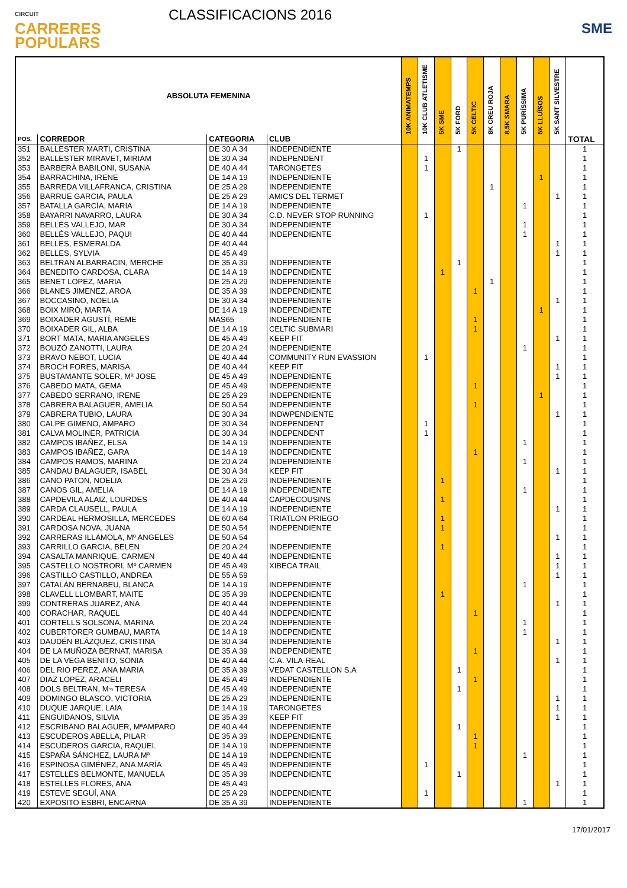CIRCUIT
CARRERES
POPULARS
CLASSIFICACIONS 2016
SME
| ABSOLUTA FEMENINA | | | | 10K ANIMATEMPS | 10K CLUB ATLETISME | 5K SME | 5K FORD | 5K CELTIC | 8K CREU ROJA | 8,5K SMARA | 5K PURÍSSIMA | 5K LLUÏSOS | 5K SANT SILVESTRE | |
| --- | --- | --- | --- | --- | --- | --- | --- | --- | --- | --- | --- | --- | --- | --- |
| POS. | CORREDOR | CATEGORIA | CLUB | | | | | | | | | | | TOTAL |
| 351 | BALLESTER MARTI, CRISTINA | DE 30 A 34 | INDEPENDIENTE | | | | 1 | | | | | | | 1 |
| 352 | BALLESTER MIRAVET, MIRIAM | DE 30 A 34 | INDEPENDENT | | 1 | | | | | | | | | 1 |
| 353 | BARBERÀ BABILONI, SUSANA | DE 40 A 44 | TARONGETES | | 1 | | | | | | | | | 1 |
| 354 | BARRACHINA, IRENE | DE 14 A 19 | INDEPENDIENTE | | | | | | | | | 1 | | 1 |
| 355 | BARREDA VILLAFRANCA, CRISTINA | DE 25 A 29 | INDEPENDIENTE | | | | | | 1 | | | | | 1 |
| 356 | BARRUE GARCIA, PAULA | DE 25 A 29 | AMICS DEL TERMET | | | | | | | | | | 1 | 1 |
| 357 | BATALLA GARCÍA, MARIA | DE 14 A 19 | INDEPENDIENTE | | | | | | | | 1 | | | 1 |
| 358 | BAYARRI NAVARRO, LAURA | DE 30 A 34 | C.D. NEVER STOP RUNNING | | 1 | | | | | | | | | 1 |
| 359 | BELLÉS VALLEJO, MAR | DE 30 A 34 | INDEPENDIENTE | | | | | | | | 1 | | | 1 |
| 360 | BELLÉS VALLEJO, PAQUI | DE 40 A 44 | INDEPENDIENTE | | | | | | | | 1 | | | 1 |
| 361 | BELLES, ESMERALDA | DE 40 A 44 | | | | | | | | | | | 1 | 1 |
| 362 | BELLES, SYLVIA | DE 45 A 49 | | | | | | | | | | | 1 | 1 |
| 363 | BELTRAN ALBARRACIN, MERCHE | DE 35 A 39 | INDEPENDIENTE | | | | 1 | | | | | | | 1 |
| 364 | BENEDITO CARDOSA, CLARA | DE 14 A 19 | INDEPENDIENTE | | | 1 | | | | | | | | 1 |
| 365 | BENET LOPEZ, MARIA | DE 25 A 29 | INDEPENDIENTE | | | | | | 1 | | | | | 1 |
| 366 | BLANES JIMENEZ, AROA | DE 35 A 39 | INDEPENDIENTE | | | | | 1 | | | | | | 1 |
| 367 | BOCCASINO, NOELIA | DE 30 A 34 | INDEPENDIENTE | | | | | | | | | | 1 | 1 |
| 368 | BOIX MIRÓ, MARTA | DE 14 A 19 | INDEPENDIENTE | | | | | | | | | 1 | | 1 |
| 369 | BOIXADER AGUSTÍ, REME | MAS65 | INDEPENDIENTE | | | | | 1 | | | | | | 1 |
| 370 | BOIXADER GIL, ALBA | DE 14 A 19 | CELTIC SUBMARI | | | | | 1 | | | | | | 1 |
| 371 | BORT MATA, MARIA ANGELES | DE 45 A 49 | KEEP FIT | | | | | | | | | | 1 | 1 |
| 372 | BOUZÓ ZANOTTI, LAURA | DE 20 A 24 | INDEPENDIENTE | | | | | | | | 1 | | | 1 |
| 373 | BRAVO NEBOT, LUCIA | DE 40 A 44 | COMMUNITY RUN EVASSION | | 1 | | | | | | | | | 1 |
| 374 | BROCH FORES, MARISA | DE 40 A 44 | KEEP FIT | | | | | | | | | | 1 | 1 |
| 375 | BUSTAMANTE SOLER, Mª JOSE | DE 45 A 49 | INDEPENDIENTE | | | | | | | | | | 1 | 1 |
| 376 | CABEDO MATA, GEMA | DE 45 A 49 | INDEPENDIENTE | | | | | 1 | | | | | | 1 |
| 377 | CABEDO SERRANO, IRENE | DE 25 A 29 | INDEPENDIENTE | | | | | | | | | 1 | | 1 |
| 378 | CABRERA BALAGUER, AMELIA | DE 50 A 54 | INDEPENDIENTE | | | | | 1 | | | | | | 1 |
| 379 | CABRERA TUBIO, LAURA | DE 30 A 34 | INDWPENDIENTE | | | | | | | | | | 1 | 1 |
| 380 | CALPE GIMENO, AMPARO | DE 30 A 34 | INDEPENDENT | | 1 | | | | | | | | | 1 |
| 381 | CALVA MOLINER, PATRICIA | DE 30 A 34 | INDEPENDENT | | 1 | | | | | | | | | 1 |
| 382 | CAMPOS IBÁÑEZ, ELSA | DE 14 A 19 | INDEPENDIENTE | | | | | | | | 1 | | | 1 |
| 383 | CAMPOS IBAÑEZ, GARA | DE 14 A 19 | INDEPENDIENTE | | | | | 1 | | | | | | 1 |
| 384 | CAMPOS RAMOS, MARINA | DE 20 A 24 | INDEPENDIENTE | | | | | | | | 1 | | | 1 |
| 385 | CANDAU BALAGUER, ISABEL | DE 30 A 34 | KEEP FIT | | | | | | | | | | 1 | 1 |
| 386 | CANO PATON, NOELIA | DE 25 A 29 | INDEPENDIENTE | | | 1 | | | | | | | | 1 |
| 387 | CANOS GIL, AMELIA | DE 14 A 19 | INDEPENDIENTE | | | | | | | | 1 | | | 1 |
| 388 | CAPDEVILA ALAIZ, LOURDES | DE 40 A 44 | CAPDECOUSINS | | | 1 | | | | | | | | 1 |
| 389 | CARDA CLAUSELL, PAULA | DE 14 A 19 | INDEPENDIENTE | | | | | | | | | | 1 | 1 |
| 390 | CARDEAL HERMOSILLA, MERCEDES | DE 60 A 64 | TRIATLON PRIEGO | | | 1 | | | | | | | | 1 |
| 391 | CARDOSA NOVA, JUANA | DE 50 A 54 | INDEPENDIENTE | | | 1 | | | | | | | | 1 |
| 392 | CARRERAS ILLAMOLA, Mº ANGELES | DE 50 A 54 | | | | | | | | | | | 1 | 1 |
| 393 | CARRILLO GARCIA, BELEN | DE 20 A 24 | INDEPENDIENTE | | | 1 | | | | | | | | 1 |
| 394 | CASALTA MANRIQUE, CARMEN | DE 40 A 44 | INDEPENDIENTE | | | | | | | | | | 1 | 1 |
| 395 | CASTELLO NOSTRORI, Mº CARMEN | DE 45 A 49 | XIBECA TRAIL | | | | | | | | | | 1 | 1 |
| 396 | CASTILLO CASTILLO, ANDREA | DE 55 A 59 | | | | | | | | | | | 1 | 1 |
| 397 | CATALÁN BERNABEU, BLANCA | DE 14 A 19 | INDEPENDIENTE | | | | | | | | 1 | | | 1 |
| 398 | CLAVELL LLOMBART, MAITE | DE 35 A 39 | INDEPENDIENTE | | | 1 | | | | | | | | 1 |
| 399 | CONTRERAS JUAREZ, ANA | DE 40 A 44 | INDEPENDIENTE | | | | | | | | | | 1 | 1 |
| 400 | CORACHAR, RAQUEL | DE 40 A 44 | INDEPENDIENTE | | | | | 1 | | | | | | 1 |
| 401 | CORTELLS SOLSONA, MARINA | DE 20 A 24 | INDEPENDIENTE | | | | | | | | 1 | | | 1 |
| 402 | CUBERTORER GUMBAU, MARTA | DE 14 A 19 | INDEPENDIENTE | | | | | | | | 1 | | | 1 |
| 403 | DAUDÉN BLÁZQUEZ, CRISTINA | DE 30 A 34 | INDEPENDIENTE | | | | | | | | | | 1 | 1 |
| 404 | DE LA MUÑOZA BERNAT, MARISA | DE 35 A 39 | INDEPENDIENTE | | | | | 1 | | | | | | 1 |
| 405 | DE LA VEGA BENITO, SONIA | DE 40 A 44 | C.A. VILA-REAL | | | | | | | | | | 1 | 1 |
| 406 | DEL RIO PEREZ, ANA MARIA | DE 35 A 39 | VEDAT CASTELLON S.A | | | | 1 | | | | | | | 1 |
| 407 | DIAZ LOPEZ, ARACELI | DE 45 A 49 | INDEPENDIENTE | | | | | 1 | | | | | | 1 |
| 408 | DOLS BELTRAN, M¬ TERESA | DE 45 A 49 | INDEPENDIENTE | | | | 1 | | | | | | | 1 |
| 409 | DOMINGO BLASCO, VICTORIA | DE 25 A 29 | INDEPENDIENTE | | | | | | | | | | 1 | 1 |
| 410 | DUQUE JARQUE, LAIA | DE 14 A 19 | TARONGETES | | | | | | | | | | 1 | 1 |
| 411 | ENGUIDANOS, SILVIA | DE 35 A 39 | KEEP FIT | | | | | | | | | | 1 | 1 |
| 412 | ESCRIBANO BALAGUER, MªAMPARO | DE 40 A 44 | INDEPENDIENTE | | | | 1 | | | | | | | 1 |
| 413 | ESCUDEROS ABELLA, PILAR | DE 35 A 39 | INDEPENDIENTE | | | | | 1 | | | | | | 1 |
| 414 | ESCUDEROS GARCIA, RAQUEL | DE 14 A 19 | INDEPENDIENTE | | | | | 1 | | | | | | 1 |
| 415 | ESPAÑA SÁNCHEZ, LAURA Mª | DE 14 A 19 | INDEPENDIENTE | | | | | | | | 1 | | | 1 |
| 416 | ESPINOSA GIMÉNEZ, ANA MARÍA | DE 45 A 49 | INDEPENDIENTE | | 1 | | | | | | | | | 1 |
| 417 | ESTELLES BELMONTE, MANUELA | DE 35 A 39 | INDEPENDIENTE | | | | 1 | | | | | | | 1 |
| 418 | ESTELLES FLORES, ANA | DE 45 A 49 | | | | | | | | | | | 1 | 1 |
| 419 | ESTEVE SEGUÍ, ANA | DE 25 A 29 | INDEPENDIENTE | | 1 | | | | | | | | | 1 |
| 420 | EXPOSITO ESBRI, ENCARNA | DE 35 A 39 | INDEPENDIENTE | | | | | | | | 1 | | | 1 |
17/01/2017